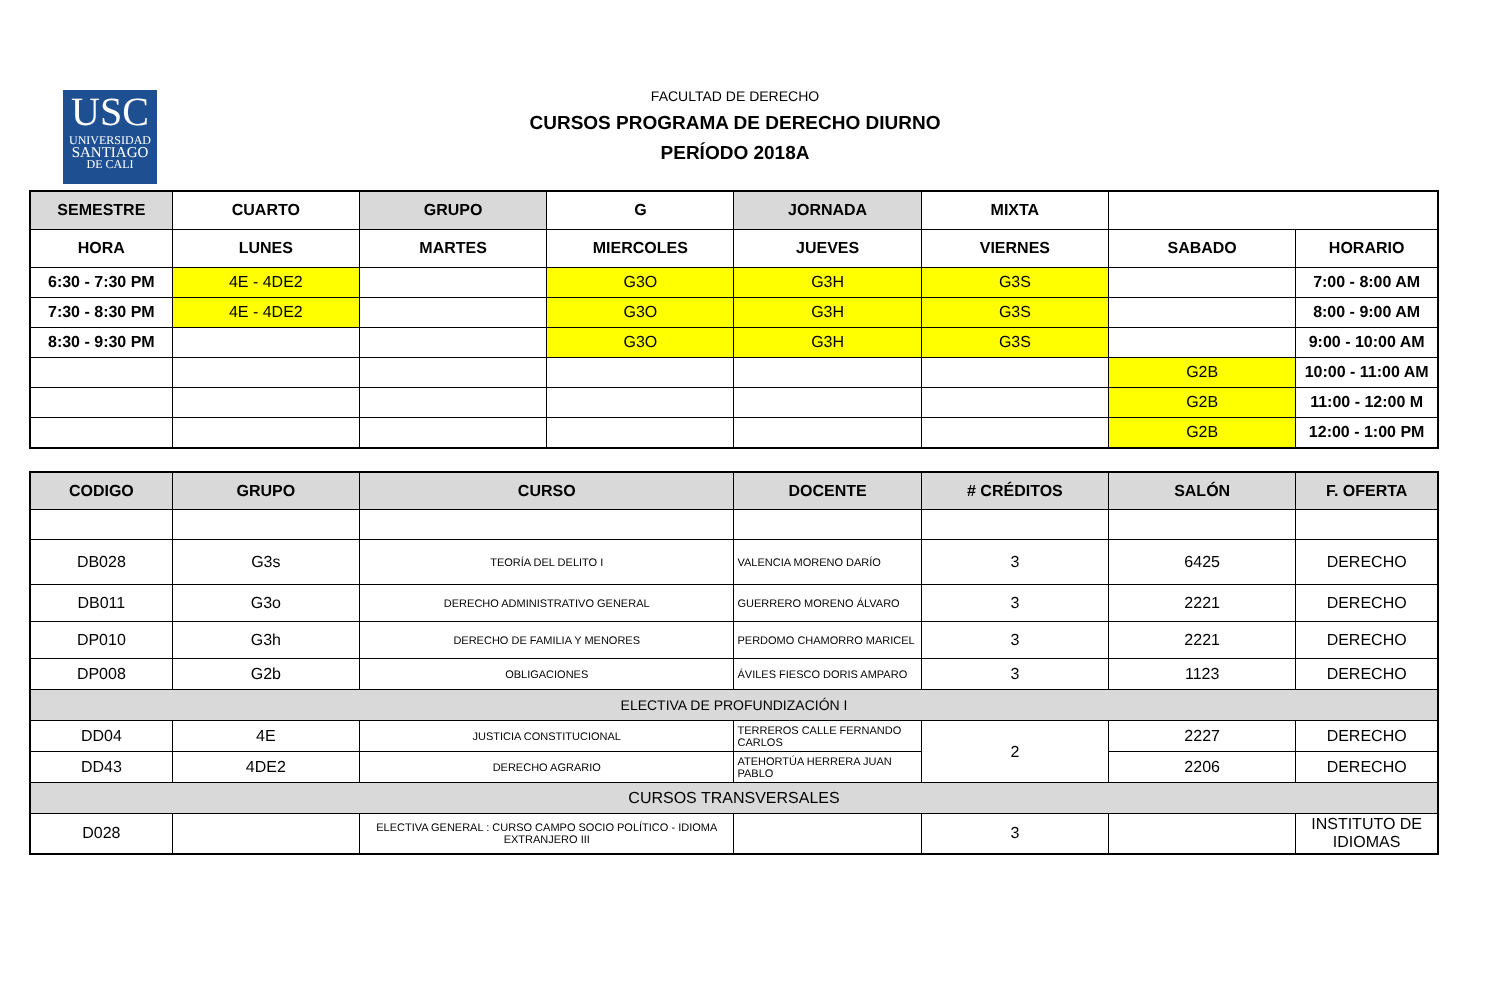USC
UNIVERSIDAD
SANTIAGO
DE CALI
FACULTAD DE DERECHO
CURSOS PROGRAMA DE DERECHO DIURNO
PERÍODO 2018A
| SEMESTRE | CUARTO | GRUPO | G | JORNADA | MIXTA | | |
| HORA | LUNES | MARTES | MIERCOLES | JUEVES | VIERNES | SABADO | HORARIO |
| 6:30 - 7:30 PM | 4E - 4DE2 | | G3O | G3H | G3S | | 7:00 - 8:00 AM |
| 7:30 - 8:30 PM | 4E - 4DE2 | | G3O | G3H | G3S | | 8:00 - 9:00 AM |
| 8:30 - 9:30 PM | | | G3O | G3H | G3S | | 9:00 - 10:00 AM |
| | | | | | | G2B | 10:00 - 11:00 AM |
| | | | | | | G2B | 11:00 - 12:00 M |
| | | | | | | G2B | 12:00 - 1:00 PM |
| CODIGO | GRUPO | CURSO | DOCENTE | # CRÉDITOS | SALÓN | F. OFERTA |
| --- | --- | --- | --- | --- | --- | --- |
| DB028 | G3s | TEORÍA DEL DELITO I | VALENCIA MORENO DARÍO | 3 | 6425 | DERECHO |
| DB011 | G3o | DERECHO ADMINISTRATIVO GENERAL | GUERRERO MORENO ÁLVARO | 3 | 2221 | DERECHO |
| DP010 | G3h | DERECHO DE FAMILIA Y MENORES | PERDOMO CHAMORRO MARICEL | 3 | 2221 | DERECHO |
| DP008 | G2b | OBLIGACIONES | ÁVILES FIESCO DORIS AMPARO | 3 | 1123 | DERECHO |
| ELECTIVA DE PROFUNDIZACIÓN I | | | | | | |
| DD04 | 4E | JUSTICIA CONSTITUCIONAL | TERREROS CALLE FERNANDO CARLOS | 2 | 2227 | DERECHO |
| DD43 | 4DE2 | DERECHO AGRARIO | ATEHORTÚA HERRERA JUAN PABLO | | 2206 | DERECHO |
| CURSOS TRANSVERSALES | | | | | | |
| D028 | | ELECTIVA GENERAL : CURSO CAMPO SOCIO POLÍTICO - IDIOMA EXTRANJERO III | | 3 | | INSTITUTO DE IDIOMAS |